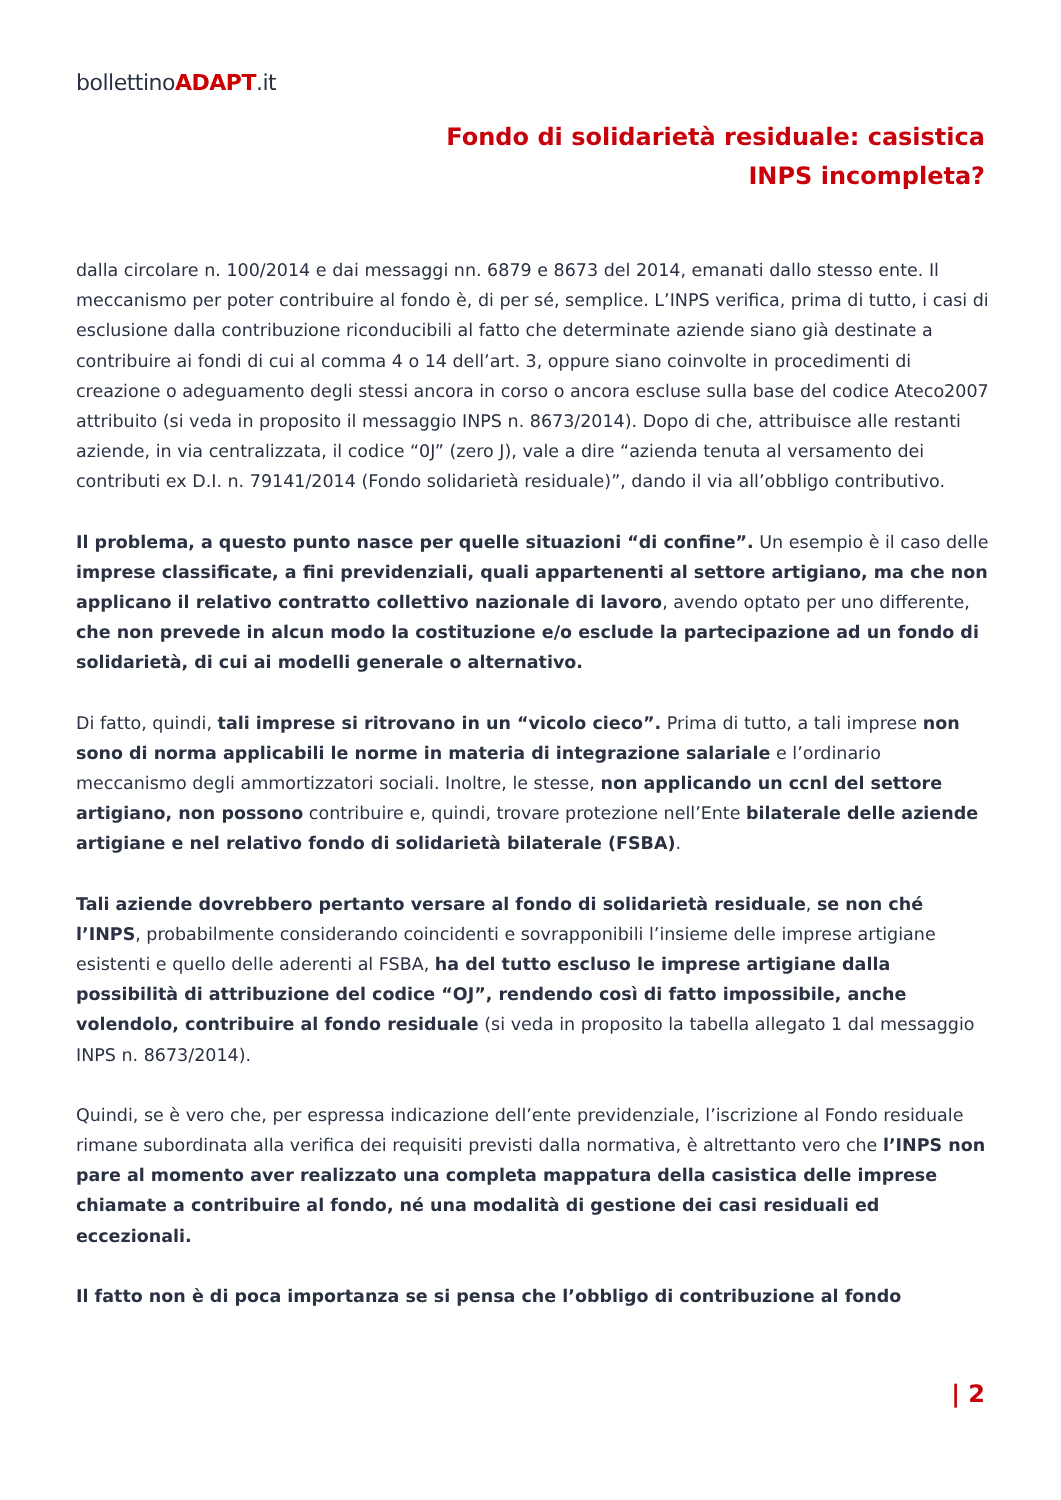bollettinoADAPT.it
Fondo di solidarietà residuale: casistica INPS incompleta?
dalla circolare n. 100/2014 e dai messaggi nn. 6879 e 8673 del 2014, emanati dallo stesso ente. Il meccanismo per poter contribuire al fondo è, di per sé, semplice. L’INPS verifica, prima di tutto, i casi di esclusione dalla contribuzione riconducibili al fatto che determinate aziende siano già destinate a contribuire ai fondi di cui al comma 4 o 14 dell’art. 3, oppure siano coinvolte in procedimenti di creazione o adeguamento degli stessi ancora in corso o ancora escluse sulla base del codice Ateco2007 attribuito (si veda in proposito il messaggio INPS n. 8673/2014). Dopo di che, attribuisce alle restanti aziende, in via centralizzata, il codice “0J” (zero J), vale a dire “azienda tenuta al versamento dei contributi ex D.I. n. 79141/2014 (Fondo solidarietà residuale)”, dando il via all’obbligo contributivo.
Il problema, a questo punto nasce per quelle situazioni “di confine”. Un esempio è il caso delle imprese classificate, a fini previdenziali, quali appartenenti al settore artigiano, ma che non applicano il relativo contratto collettivo nazionale di lavoro, avendo optato per uno differente, che non prevede in alcun modo la costituzione e/o esclude la partecipazione ad un fondo di solidarietà, di cui ai modelli generale o alternativo.
Di fatto, quindi, tali imprese si ritrovano in un “vicolo cieco”. Prima di tutto, a tali imprese non sono di norma applicabili le norme in materia di integrazione salariale e l’ordinario meccanismo degli ammortizzatori sociali. Inoltre, le stesse, non applicando un ccnl del settore artigiano, non possono contribuire e, quindi, trovare protezione nell’Ente bilaterale delle aziende artigiane e nel relativo fondo di solidarietà bilaterale (FSBA).
Tali aziende dovrebbero pertanto versare al fondo di solidarietà residuale, se non ché l’INPS, probabilmente considerando coincidenti e sovrapponibili l’insieme delle imprese artigiane esistenti e quello delle aderenti al FSBA, ha del tutto escluso le imprese artigiane dalla possibilità di attribuzione del codice “OJ”, rendendo così di fatto impossibile, anche volendolo, contribuire al fondo residuale (si veda in proposito la tabella allegato 1 dal messaggio INPS n. 8673/2014).
Quindi, se è vero che, per espressa indicazione dell’ente previdenziale, l’iscrizione al Fondo residuale rimane subordinata alla verifica dei requisiti previsti dalla normativa, è altrettanto vero che l’INPS non pare al momento aver realizzato una completa mappatura della casistica delle imprese chiamate a contribuire al fondo, né una modalità di gestione dei casi residuali ed eccezionali.
Il fatto non è di poca importanza se si pensa che l’obbligo di contribuzione al fondo
| 2